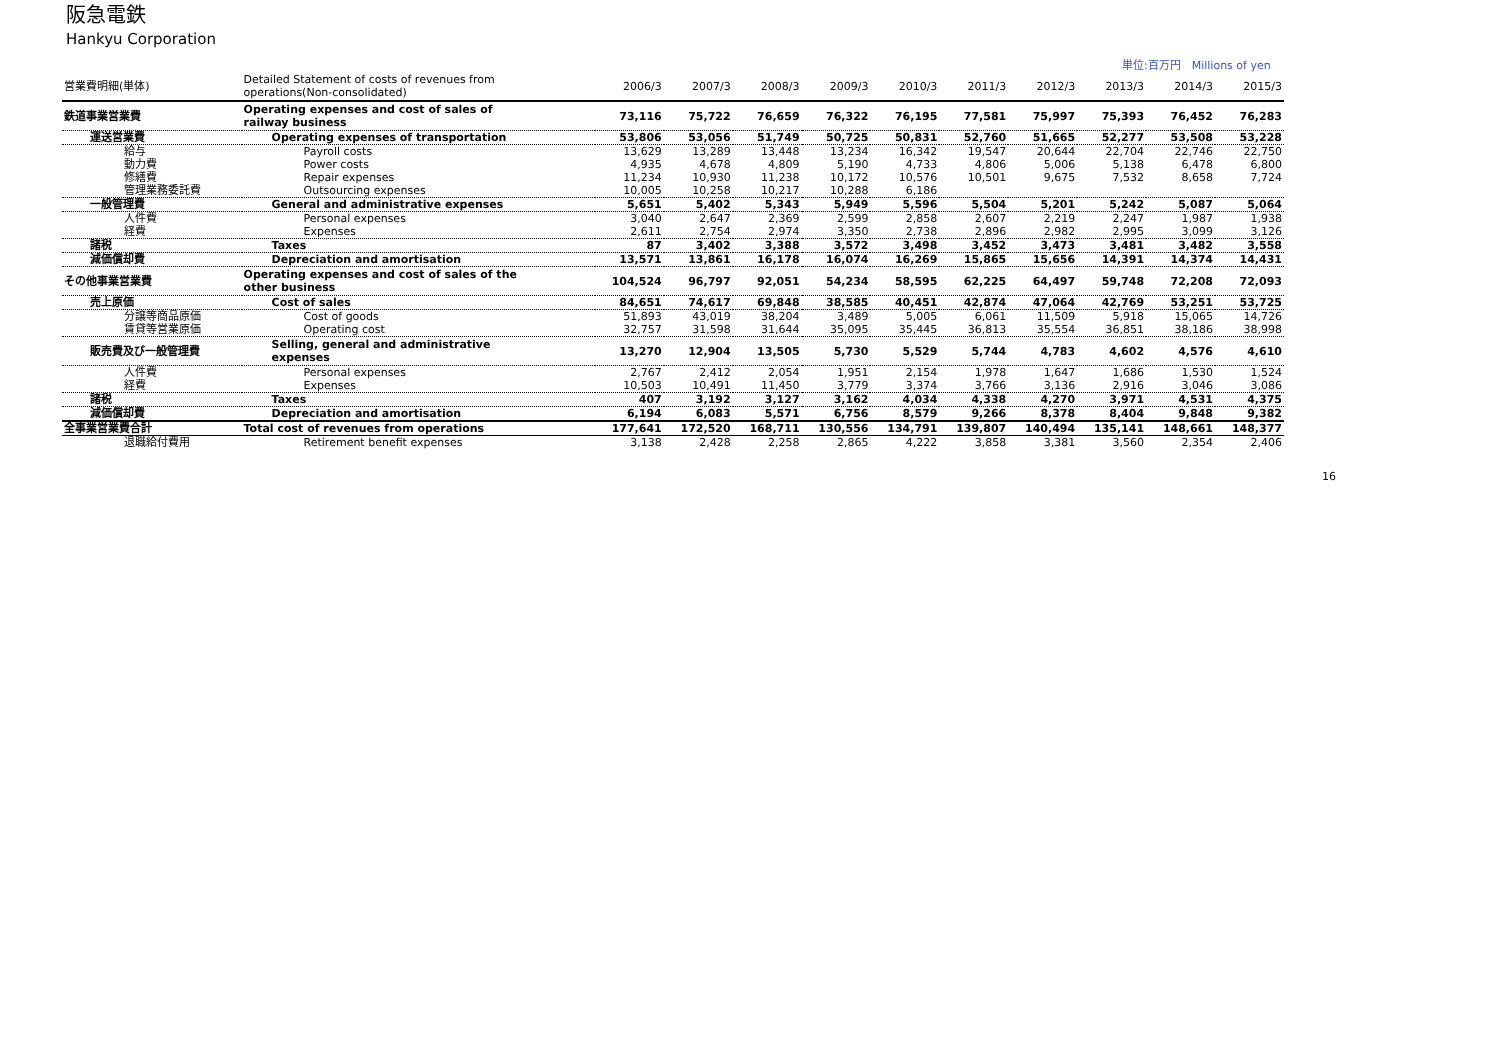阪急電鉄
Hankyu Corporation
単位:百万円　Millions of yen
| 営業費明細(単体) | Detailed Statement of costs of revenues from operations(Non-consolidated) | 2006/3 | 2007/3 | 2008/3 | 2009/3 | 2010/3 | 2011/3 | 2012/3 | 2013/3 | 2014/3 | 2015/3 |
| --- | --- | --- | --- | --- | --- | --- | --- | --- | --- | --- | --- |
| 鉄道事業営業費 | Operating expenses and cost of sales of railway business | 73,116 | 75,722 | 76,659 | 76,322 | 76,195 | 77,581 | 75,997 | 75,393 | 76,452 | 76,283 |
| 運送営業費 | Operating expenses of transportation | 53,806 | 53,056 | 51,749 | 50,725 | 50,831 | 52,760 | 51,665 | 52,277 | 53,508 | 53,228 |
| 給与 | Payroll costs | 13,629 | 13,289 | 13,448 | 13,234 | 16,342 | 19,547 | 20,644 | 22,704 | 22,746 | 22,750 |
| 動力費 | Power costs | 4,935 | 4,678 | 4,809 | 5,190 | 4,733 | 4,806 | 5,006 | 5,138 | 6,478 | 6,800 |
| 修繕費 | Repair expenses | 11,234 | 10,930 | 11,238 | 10,172 | 10,576 | 10,501 | 9,675 | 7,532 | 8,658 | 7,724 |
| 管理業務委託費 | Outsourcing expenses | 10,005 | 10,258 | 10,217 | 10,288 | 6,186 | | | | | |
| 一般管理費 | General and administrative expenses | 5,651 | 5,402 | 5,343 | 5,949 | 5,596 | 5,504 | 5,201 | 5,242 | 5,087 | 5,064 |
| 人件費 | Personal expenses | 3,040 | 2,647 | 2,369 | 2,599 | 2,858 | 2,607 | 2,219 | 2,247 | 1,987 | 1,938 |
| 経費 | Expenses | 2,611 | 2,754 | 2,974 | 3,350 | 2,738 | 2,896 | 2,982 | 2,995 | 3,099 | 3,126 |
| 諸税 | Taxes | 87 | 3,402 | 3,388 | 3,572 | 3,498 | 3,452 | 3,473 | 3,481 | 3,482 | 3,558 |
| 減価償却費 | Depreciation and amortisation | 13,571 | 13,861 | 16,178 | 16,074 | 16,269 | 15,865 | 15,656 | 14,391 | 14,374 | 14,431 |
| その他事業営業費 | Operating expenses and cost of sales of the other business | 104,524 | 96,797 | 92,051 | 54,234 | 58,595 | 62,225 | 64,497 | 59,748 | 72,208 | 72,093 |
| 売上原価 | Cost of sales | 84,651 | 74,617 | 69,848 | 38,585 | 40,451 | 42,874 | 47,064 | 42,769 | 53,251 | 53,725 |
| 分譲等商品原価 | Cost of goods | 51,893 | 43,019 | 38,204 | 3,489 | 5,005 | 6,061 | 11,509 | 5,918 | 15,065 | 14,726 |
| 賃貸等営業原価 | Operating cost | 32,757 | 31,598 | 31,644 | 35,095 | 35,445 | 36,813 | 35,554 | 36,851 | 38,186 | 38,998 |
| 販売費及び一般管理費 | Selling, general and administrative expenses | 13,270 | 12,904 | 13,505 | 5,730 | 5,529 | 5,744 | 4,783 | 4,602 | 4,576 | 4,610 |
| 人件費 | Personal expenses | 2,767 | 2,412 | 2,054 | 1,951 | 2,154 | 1,978 | 1,647 | 1,686 | 1,530 | 1,524 |
| 経費 | Expenses | 10,503 | 10,491 | 11,450 | 3,779 | 3,374 | 3,766 | 3,136 | 2,916 | 3,046 | 3,086 |
| 諸税 | Taxes | 407 | 3,192 | 3,127 | 3,162 | 4,034 | 4,338 | 4,270 | 3,971 | 4,531 | 4,375 |
| 減価償却費 | Depreciation and amortisation | 6,194 | 6,083 | 5,571 | 6,756 | 8,579 | 9,266 | 8,378 | 8,404 | 9,848 | 9,382 |
| 全事業営業費合計 | Total cost of revenues from operations | 177,641 | 172,520 | 168,711 | 130,556 | 134,791 | 139,807 | 140,494 | 135,141 | 148,661 | 148,377 |
| 退職給付費用 | Retirement benefit expenses | 3,138 | 2,428 | 2,258 | 2,865 | 4,222 | 3,858 | 3,381 | 3,560 | 2,354 | 2,406 |
16